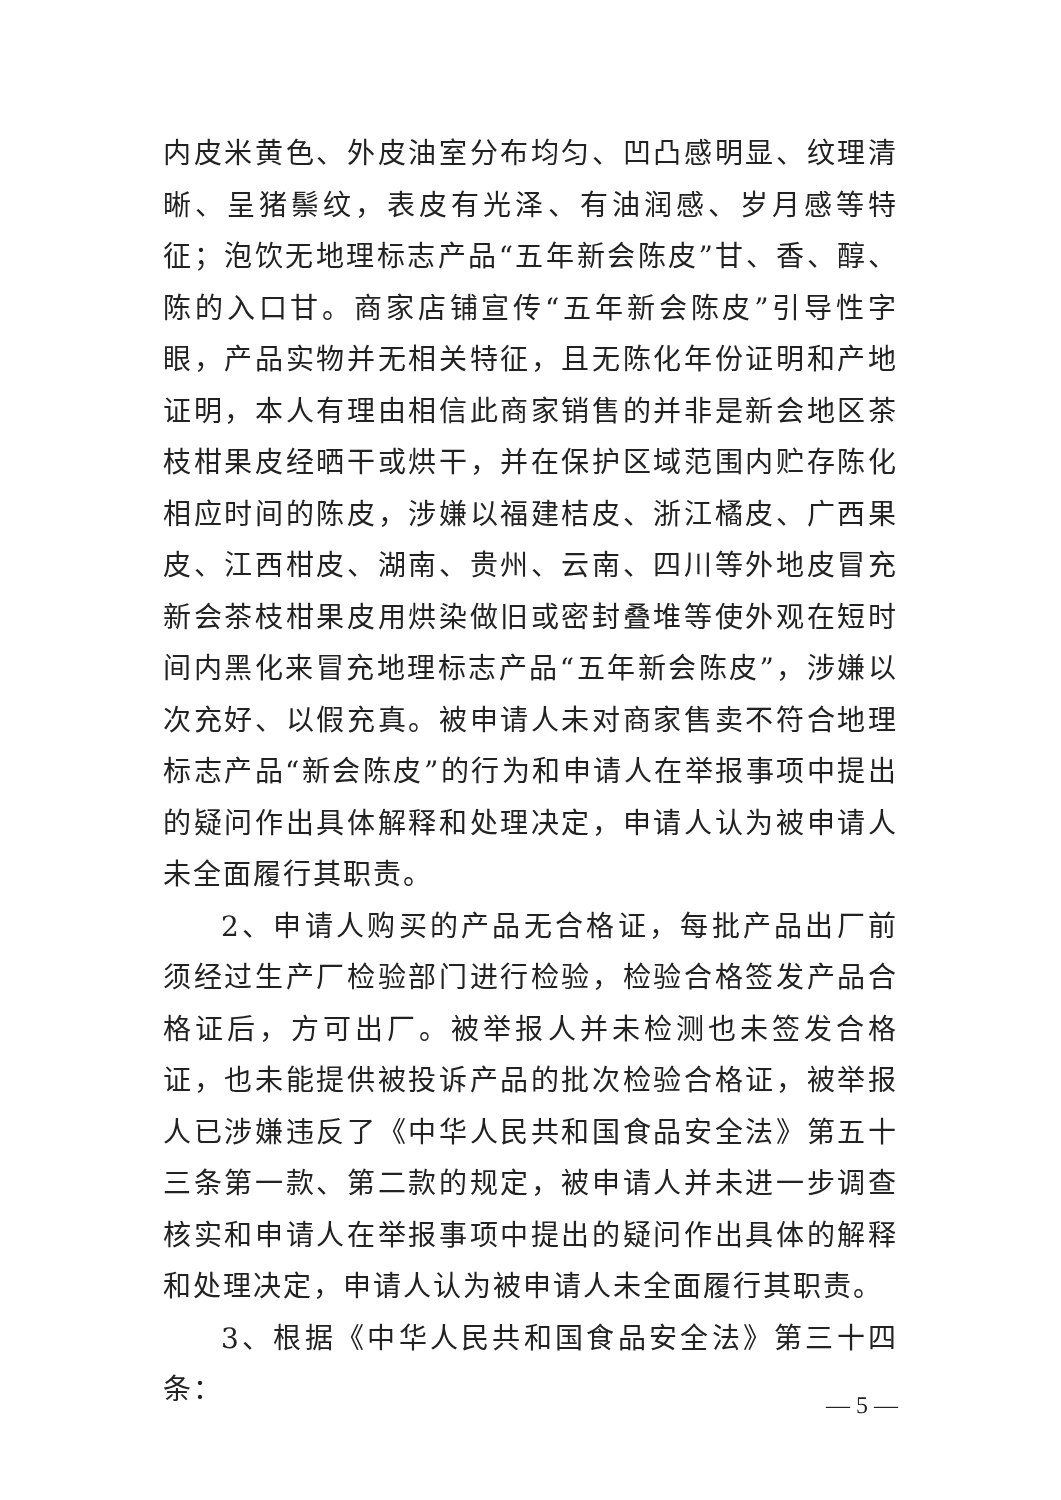内皮米黄色、外皮油室分布均匀、凹凸感明显、纹理清晰、呈猪鬃纹，表皮有光泽、有油润感、岁月感等特征；泡饮无地理标志产品“五年新会陈皮”甘、香、醇、陈的入口甘。商家店铺宣传“五年新会陈皮”引导性字眼，产品实物并无相关特征，且无陈化年份证明和产地证明，本人有理由相信此商家销售的并非是新会地区茶枝柑果皮经晒干或烘干，并在保护区域范围内贮存陈化相应时间的陈皮，涉嫌以福建桔皮、浙江橘皮、广西果皮、江西柑皮、湖南、贵州、云南、四川等外地皮冒充新会茶枝柑果皮用烘染做旧或密封叠堆等使外观在短时间内黑化来冒充地理标志产品“五年新会陈皮”，涉嫌以次充好、以假充真。被申请人未对商家售卖不符合地理标志产品“新会陈皮”的行为和申请人在举报事项中提出的疑问作出具体解释和处理决定，申请人认为被申请人未全面履行其职责。
2、申请人购买的产品无合格证，每批产品出厂前须经过生产厂检验部门进行检验，检验合格签发产品合格证后，方可出厂。被举报人并未检测也未签发合格证，也未能提供被投诉产品的批次检验合格证，被举报人已涉嫌违反了《中华人民共和国食品安全法》第五十三条第一款、第二款的规定，被申请人并未进一步调查核实和申请人在举报事项中提出的疑问作出具体的解释和处理决定，申请人认为被申请人未全面履行其职责。
3、根据《中华人民共和国食品安全法》第三十四条：
— 5 —